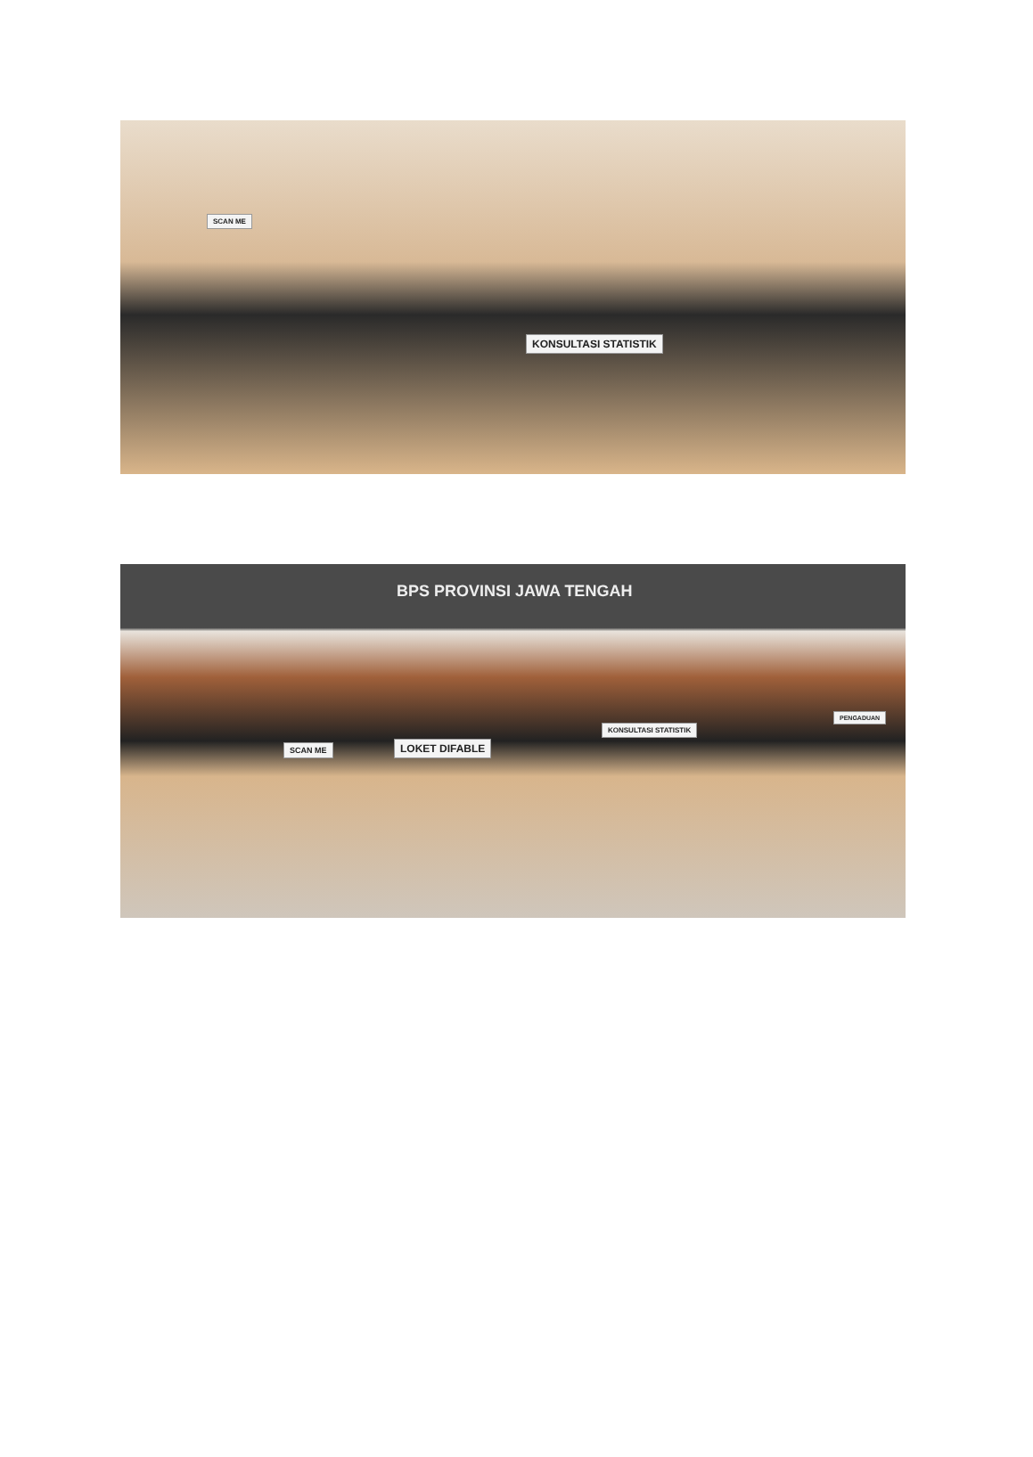SCAN ME
KONSULTASI STATISTIK
BPS PROVINSI JAWA TENGAH
SCAN ME LOKET DIFABLE
KONSULTASI STATISTIK
PENGADUAN